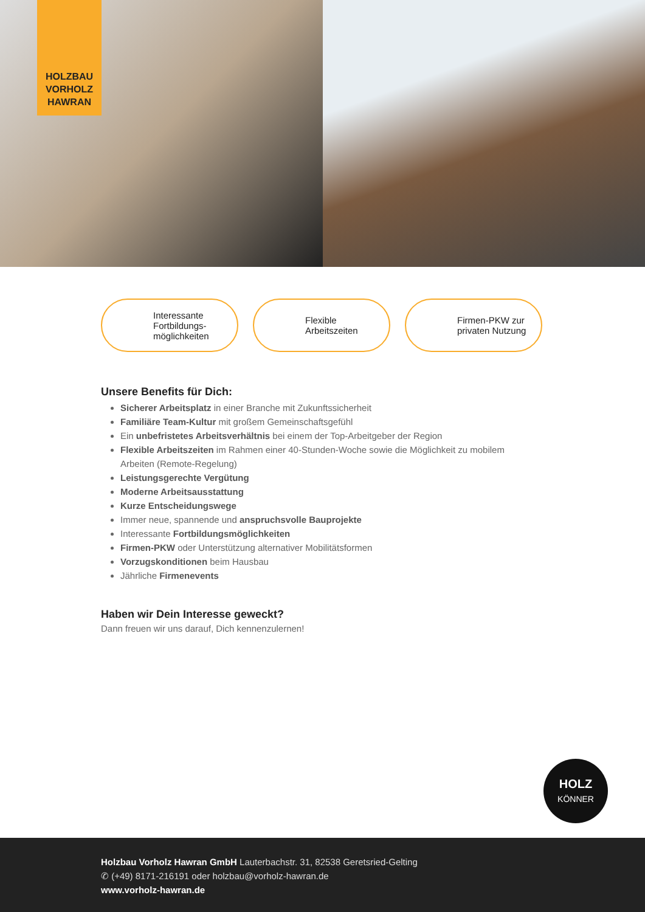HOLZBAU
VORHOLZ
HAWRAN
Interessante
Fortbildungs-
möglichkeiten
Flexible
Arbeitszeiten
Firmen-PKW zur
privaten Nutzung
Unsere Benefits für Dich:
Sicherer Arbeitsplatz in einer Branche mit Zukunftssicherheit
Familiäre Team-Kultur mit großem Gemeinschaftsgefühl
Ein unbefristetes Arbeitsverhältnis bei einem der Top-Arbeitgeber der Region
Flexible Arbeitszeiten im Rahmen einer 40-Stunden-Woche sowie die Möglichkeit zu mobilem Arbeiten (Remote-Regelung)
Leistungsgerechte Vergütung
Moderne Arbeitsausstattung
Kurze Entscheidungswege
Immer neue, spannende und anspruchsvolle Bauprojekte
Interessante Fortbildungsmöglichkeiten
Firmen-PKW oder Unterstützung alternativer Mobilitätsformen
Vorzugskonditionen beim Hausbau
Jährliche Firmenevents
Haben wir Dein Interesse geweckt?
Dann freuen wir uns darauf, Dich kennenzulernen!
HOLZ
KÖNNER
Holzbau Vorholz Hawran GmbH Lauterbachstr. 31, 82538 Geretsried-Gelting
✆ (+49) 8171-216191 oder holzbau@vorholz-hawran.de
www.vorholz-hawran.de